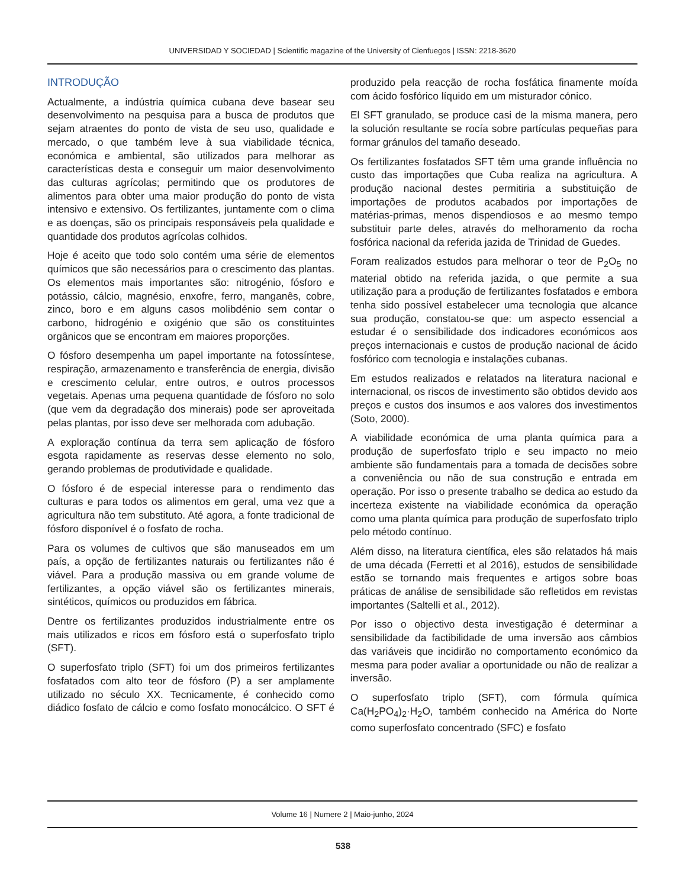UNIVERSIDAD Y SOCIEDAD | Scientific magazine of the University of Cienfuegos | ISSN: 2218-3620
INTRODUÇÃO
Actualmente, a indústria química cubana deve basear seu desenvolvimento na pesquisa para a busca de produtos que sejam atraentes do ponto de vista de seu uso, qualidade e mercado, o que também leve à sua viabilidade técnica, económica e ambiental, são utilizados para melhorar as características desta e conseguir um maior desenvolvimento das culturas agrícolas; permitindo que os produtores de alimentos para obter uma maior produção do ponto de vista intensivo e extensivo. Os fertilizantes, juntamente com o clima e as doenças, são os principais responsáveis pela qualidade e quantidade dos produtos agrícolas colhidos.
Hoje é aceito que todo solo contém uma série de elementos químicos que são necessários para o crescimento das plantas. Os elementos mais importantes são: nitrogénio, fósforo e potássio, cálcio, magnésio, enxofre, ferro, manganês, cobre, zinco, boro e em alguns casos molibdénio sem contar o carbono, hidrogénio e oxigénio que são os constituintes orgânicos que se encontram em maiores proporções.
O fósforo desempenha um papel importante na fotossíntese, respiração, armazenamento e transferência de energia, divisão e crescimento celular, entre outros, e outros processos vegetais. Apenas uma pequena quantidade de fósforo no solo (que vem da degradação dos minerais) pode ser aproveitada pelas plantas, por isso deve ser melhorada com adubação.
A exploração contínua da terra sem aplicação de fósforo esgota rapidamente as reservas desse elemento no solo, gerando problemas de produtividade e qualidade.
O fósforo é de especial interesse para o rendimento das culturas e para todos os alimentos em geral, uma vez que a agricultura não tem substituto. Até agora, a fonte tradicional de fósforo disponível é o fosfato de rocha.
Para os volumes de cultivos que são manuseados em um país, a opção de fertilizantes naturais ou fertilizantes não é viável. Para a produção massiva ou em grande volume de fertilizantes, a opção viável são os fertilizantes minerais, sintéticos, químicos ou produzidos em fábrica.
Dentre os fertilizantes produzidos industrialmente entre os mais utilizados e ricos em fósforo está o superfosfato triplo (SFT).
O superfosfato triplo (SFT) foi um dos primeiros fertilizantes fosfatados com alto teor de fósforo (P) a ser amplamente utilizado no século XX. Tecnicamente, é conhecido como diádico fosfato de cálcio e como fosfato monocálcico. O SFT é produzido pela reacção de rocha fosfática finamente moída com ácido fosfórico líquido em um misturador cónico.
El SFT granulado, se produce casi de la misma manera, pero la solución resultante se rocía sobre partículas pequeñas para formar gránulos del tamaño deseado.
Os fertilizantes fosfatados SFT têm uma grande influência no custo das importações que Cuba realiza na agricultura. A produção nacional destes permitiria a substituição de importações de produtos acabados por importações de matérias-primas, menos dispendiosos e ao mesmo tempo substituir parte deles, através do melhoramento da rocha fosfórica nacional da referida jazida de Trinidad de Guedes.
Foram realizados estudos para melhorar o teor de P<sub>2</sub>O<sub>5</sub> no material obtido na referida jazida, o que permite a sua utilização para a produção de fertilizantes fosfatados e embora tenha sido possível estabelecer uma tecnologia que alcance sua produção, constatou-se que: um aspecto essencial a estudar é o sensibilidade dos indicadores económicos aos preços internacionais e custos de produção nacional de ácido fosfórico com tecnologia e instalações cubanas.
Em estudos realizados e relatados na literatura nacional e internacional, os riscos de investimento são obtidos devido aos preços e custos dos insumos e aos valores dos investimentos (Soto, 2000).
A viabilidade económica de uma planta química para a produção de superfosfato triplo e seu impacto no meio ambiente são fundamentais para a tomada de decisões sobre a conveniência ou não de sua construção e entrada em operação. Por isso o presente trabalho se dedica ao estudo da incerteza existente na viabilidade económica da operação como uma planta química para produção de superfosfato triplo pelo método contínuo.
Além disso, na literatura científica, eles são relatados há mais de uma década (Ferretti et al 2016), estudos de sensibilidade estão se tornando mais frequentes e artigos sobre boas práticas de análise de sensibilidade são refletidos em revistas importantes (Saltelli et al., 2012).
Por isso o objectivo desta investigação é determinar a sensibilidade da factibilidade de uma inversão aos câmbios das variáveis que incidirão no comportamento económico da mesma para poder avaliar a oportunidade ou não de realizar a inversão.
O superfosfato triplo (SFT), com fórmula química Ca(H<sub>2</sub>PO<sub>4</sub>)<sub>2</sub>·H<sub>2</sub>O, também conhecido na América do Norte como superfosfato concentrado (SFC) e fosfato
Volume 16 | Numere 2 | Maio-junho, 2024
538